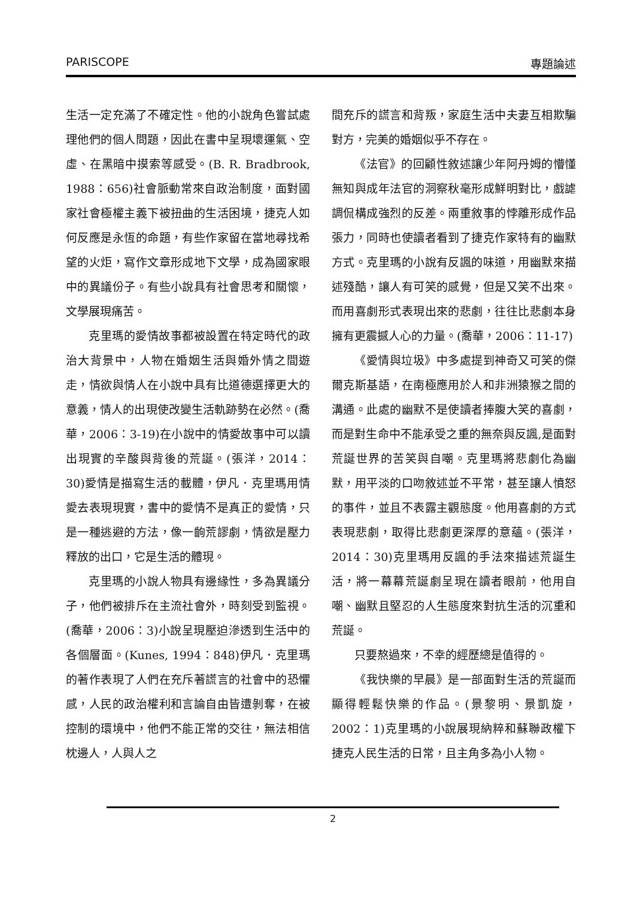PARISCOPE 專題論述
生活一定充滿了不確定性。他的小說角色嘗試處理他們的個人問題，因此在書中呈現壞運氣、空虛、在黑暗中摸索等感受。(B. R. Bradbrook, 1988：656)社會脈動常來自政治制度，面對國家社會極權主義下被扭曲的生活困境，捷克人如何反應是永恆的命題，有些作家留在當地尋找希望的火炬，寫作文章形成地下文學，成為國家眼中的異議份子。有些小說具有社會思考和關懷，文學展現痛苦。
克里瑪的愛情故事都被設置在特定時代的政治大背景中，人物在婚姻生活與婚外情之間遊走，情欲與情人在小說中具有比道德選擇更大的意義，情人的出現使改變生活軌跡勢在必然。(喬華，2006：3-19)在小說中的情愛故事中可以讀出現實的辛酸與背後的荒誕。(張洋，2014：30)愛情是描寫生活的載體，伊凡．克里瑪用情愛去表現現實，書中的愛情不是真正的愛情，只是一種逃避的方法，像一齣荒謬劇，情欲是壓力釋放的出口，它是生活的體現。
克里瑪的小說人物具有邊緣性，多為異議分子，他們被排斥在主流社會外，時刻受到監視。(喬華，2006：3)小說呈現壓迫滲透到生活中的各個層面。(Kunes, 1994：848)伊凡．克里瑪的著作表現了人們在充斥著謊言的社會中的恐懼感，人民的政治權利和言論自由皆遭剝奪，在被控制的環境中，他們不能正常的交往，無法相信枕邊人，人與人之
間充斥的謊言和背叛，家庭生活中夫妻互相欺騙對方，完美的婚姻似乎不存在。
《法官》的回顧性敘述讓少年阿丹姆的懵懂無知與成年法官的洞察秋毫形成鮮明對比，戲謔調侃構成強烈的反差。兩重敘事的悖離形成作品張力，同時也使讀者看到了捷克作家特有的幽默方式。克里瑪的小說有反諷的味道，用幽默來描述殘酷，讓人有可笑的感覺，但是又笑不出來。而用喜劇形式表現出來的悲劇，往往比悲劇本身擁有更震撼人心的力量。(喬華，2006：11-17)
《愛情與垃圾》中多處提到神奇又可笑的傑爾克斯基語，在南極應用於人和非洲猿猴之間的溝通。此處的幽默不是使讀者捧腹大笑的喜劇，而是對生命中不能承受之重的無奈與反諷,是面對荒誕世界的苦笑與自嘲。克里瑪將悲劇化為幽默，用平淡的口吻敘述並不平常，甚至讓人憤怒的事件，並且不表露主觀態度。他用喜劇的方式表現悲劇，取得比悲劇更深厚的意蘊。(張洋，2014：30)克里瑪用反諷的手法來描述荒誕生活，將一幕幕荒誕劇呈現在讀者眼前，他用自嘲、幽默且堅忍的人生態度來對抗生活的沉重和荒誕。
只要熬過來，不幸的經歷總是值得的。
《我快樂的早晨》是一部面對生活的荒誕而顯得輕鬆快樂的作品。(景黎明、景凱旋，2002：1)克里瑪的小說展現納粹和蘇聯政權下捷克人民生活的日常，且主角多為小人物。
2